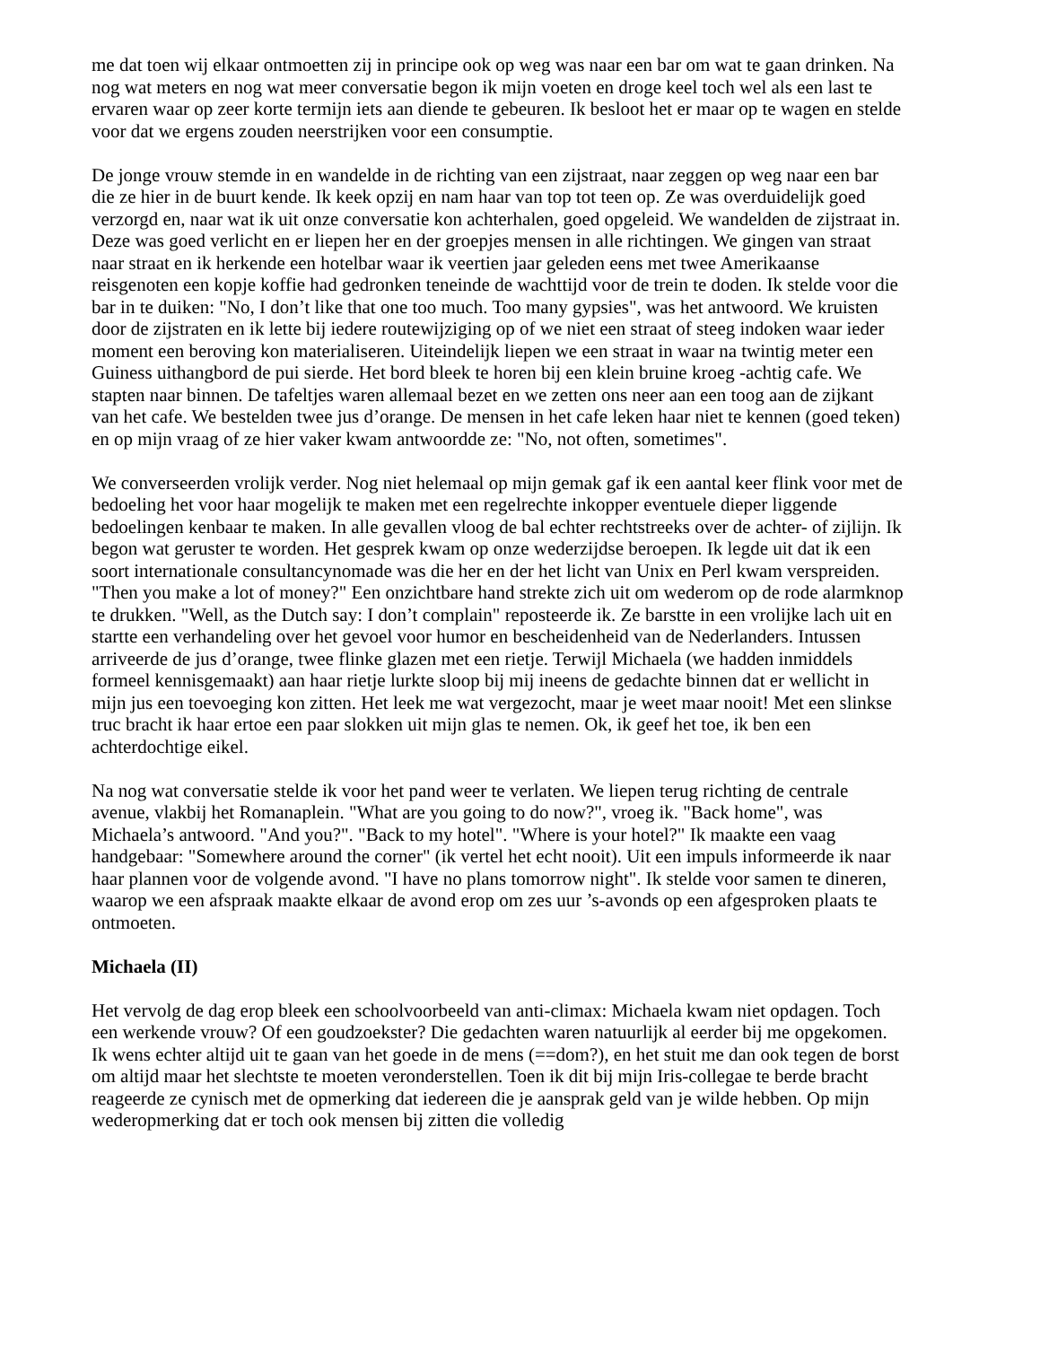me dat toen wij elkaar ontmoetten zij in principe ook op weg was naar een bar om wat te gaan drinken. Na nog wat meters en nog wat meer conversatie begon ik mijn voeten en droge keel toch wel als een last te ervaren waar op zeer korte termijn iets aan diende te gebeuren. Ik besloot het er maar op te wagen en stelde voor dat we ergens zouden neerstrijken voor een consumptie.
De jonge vrouw stemde in en wandelde in de richting van een zijstraat, naar zeggen op weg naar een bar die ze hier in de buurt kende. Ik keek opzij en nam haar van top tot teen op. Ze was overduidelijk goed verzorgd en, naar wat ik uit onze conversatie kon achterhalen, goed opgeleid. We wandelden de zijstraat in. Deze was goed verlicht en er liepen her en der groepjes mensen in alle richtingen. We gingen van straat naar straat en ik herkende een hotelbar waar ik veertien jaar geleden eens met twee Amerikaanse reisgenoten een kopje koffie had gedronken teneinde de wachttijd voor de trein te doden. Ik stelde voor die bar in te duiken: "No, I don’t like that one too much. Too many gypsies", was het antwoord. We kruisten door de zijstraten en ik lette bij iedere routewijziging op of we niet een straat of steeg indoken waar ieder moment een beroving kon materialiseren. Uiteindelijk liepen we een straat in waar na twintig meter een Guiness uithangbord de pui sierde. Het bord bleek te horen bij een klein bruine kroeg -achtig cafe. We stapten naar binnen. De tafeltjes waren allemaal bezet en we zetten ons neer aan een toog aan de zijkant van het cafe. We bestelden twee jus d’orange. De mensen in het cafe leken haar niet te kennen (goed teken) en op mijn vraag of ze hier vaker kwam antwoordde ze: "No, not often, sometimes".
We converseerden vrolijk verder. Nog niet helemaal op mijn gemak gaf ik een aantal keer flink voor met de bedoeling het voor haar mogelijk te maken met een regelrechte inkopper eventuele dieper liggende bedoelingen kenbaar te maken. In alle gevallen vloog de bal echter rechtstreeks over de achter- of zijlijn. Ik begon wat geruster te worden. Het gesprek kwam op onze wederzijdse beroepen. Ik legde uit dat ik een soort internationale consultancynomade was die her en der het licht van Unix en Perl kwam verspreiden. "Then you make a lot of money?" Een onzichtbare hand strekte zich uit om wederom op de rode alarmknop te drukken. "Well, as the Dutch say: I don’t complain" reposteerde ik. Ze barstte in een vrolijke lach uit en startte een verhandeling over het gevoel voor humor en bescheidenheid van de Nederlanders. Intussen arriveerde de jus d’orange, twee flinke glazen met een rietje. Terwijl Michaela (we hadden inmiddels formeel kennisgemaakt) aan haar rietje lurkte sloop bij mij ineens de gedachte binnen dat er wellicht in mijn jus een toevoeging kon zitten. Het leek me wat vergezocht, maar je weet maar nooit! Met een slinkse truc bracht ik haar ertoe een paar slokken uit mijn glas te nemen. Ok, ik geef het toe, ik ben een achterdochtige eikel.
Na nog wat conversatie stelde ik voor het pand weer te verlaten. We liepen terug richting de centrale avenue, vlakbij het Romanaplein. "What are you going to do now?", vroeg ik. "Back home", was Michaela’s antwoord. "And you?". "Back to my hotel". "Where is your hotel?" Ik maakte een vaag handgebaar: "Somewhere around the corner" (ik vertel het echt nooit). Uit een impuls informeerde ik naar haar plannen voor de volgende avond. "I have no plans tomorrow night". Ik stelde voor samen te dineren, waarop we een afspraak maakte elkaar de avond erop om zes uur ’s-avonds op een afgesproken plaats te ontmoeten.
Michaela (II)
Het vervolg de dag erop bleek een schoolvoorbeeld van anti-climax: Michaela kwam niet opdagen. Toch een werkende vrouw? Of een goudzoekster? Die gedachten waren natuurlijk al eerder bij me opgekomen. Ik wens echter altijd uit te gaan van het goede in de mens (==dom?), en het stuit me dan ook tegen de borst om altijd maar het slechtste te moeten veronderstellen. Toen ik dit bij mijn Iris-collegae te berde bracht reageerde ze cynisch met de opmerking dat iedereen die je aansprak geld van je wilde hebben. Op mijn wederopmerking dat er toch ook mensen bij zitten die volledig